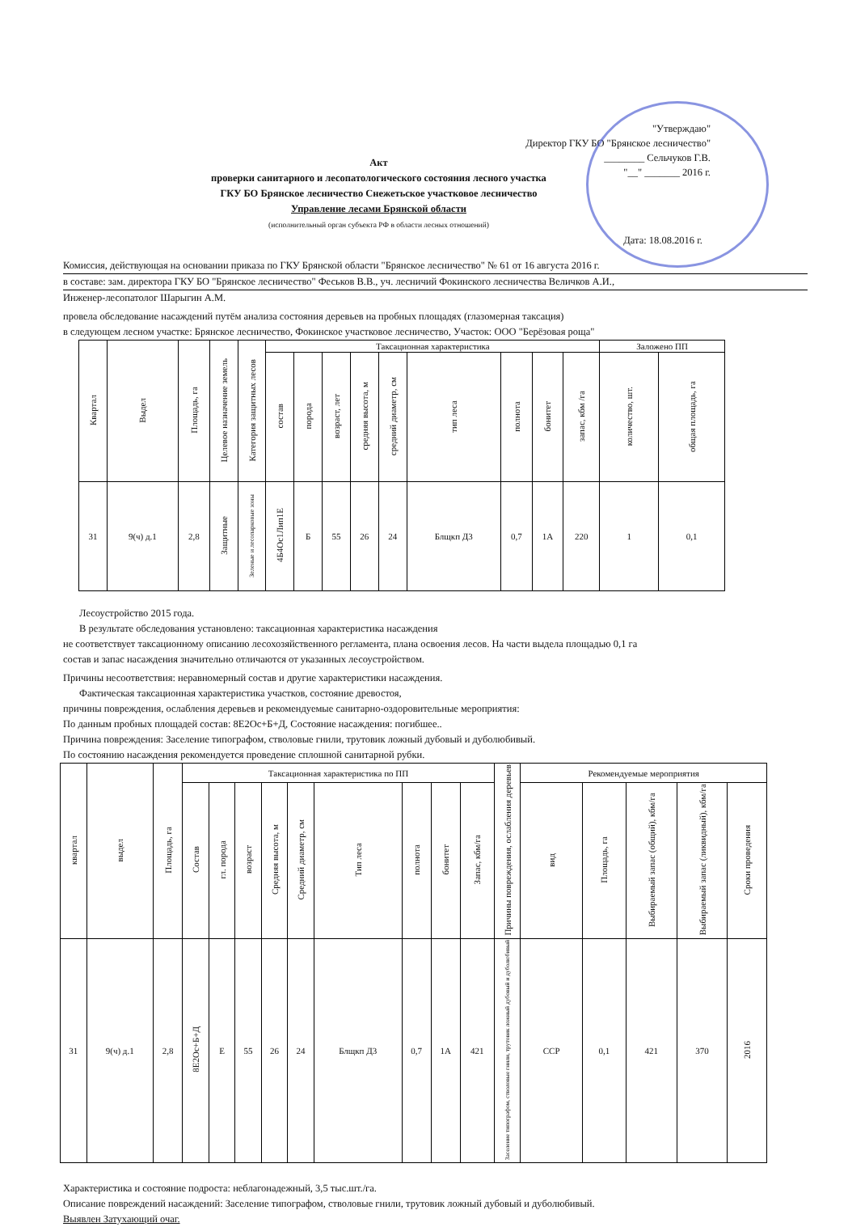"Утверждаю"
Директор ГКУ БО "Брянское лесничество"
________ Сельчуков Г.В.
"__" _______ 2016 г.
Акт
проверки санитарного и лесопатологического состояния лесного участка
ГКУ БО Брянское лесничество Снежетьское участковое лесничество
Управление лесами Брянской области
(исполнительный орган субъекта РФ в области лесных отношений)
Дата: 18.08.2016 г.
Комиссия, действующая на основании приказа по ГКУ Брянской области "Брянское лесничество" № 61 от 16 августа 2016 г.
в составе: зам. директора ГКУ БО "Брянское лесничество" Феськов В.В., уч. лесничий Фокинского лесничества Величков А.И.,
Инженер-лесопатолог Шарыгин А.М.
провела обследование насаждений путём анализа состояния деревьев на пробных площадях (глазомерная таксация)
в следующем лесном участке: Брянское лесничество, Фокинское участковое лесничество, Участок: ООО "Берёзовая роща"
| Квартал | Выдел | Площадь, га | Целевое назначение земель | Категория защитных лесов | Таксационная характеристика | | | | | | | | | Заложено ПП | |
| --- | --- | --- | --- | --- | --- | --- | --- | --- | --- | --- | --- | --- | --- | --- | --- |
| | | | | | состав | порода | возраст, лет | средняя высота, м | средний диаметр, см | тип леса | полнота | бонитет | запас, кбм /га | количество, шт. | общая площадь, га |
| 31 | 9(ч) д.1 | 2,8 | Защитные | Зеленые и лесопарковые зоны | 4Б4Ос1Лип1Е | Б | 55 | 26 | 24 | Блщкп Д3 | 0,7 | 1А | 220 | 1 | 0,1 |
Лесоустройство 2015 года.
В результате обследования установлено: таксационная характеристика насаждения
не соответствует таксационному описанию лесохозяйственного регламента, плана освоения лесов. На части выдела площадью 0,1 га
состав и запас насаждения значительно отличаются от указанных лесоустройством.
Причины несоответствия: неравномерный состав и другие характеристики насаждения.
Фактическая таксационная характеристика участков, состояние древостоя,
причины повреждения, ослабления деревьев и рекомендуемые санитарно-оздоровительные мероприятия:
По данным пробных площадей состав: 8Е2Ос+Б+Д, Состояние насаждения: погибшее..
Причина повреждения: Заселение типографом, стволовые гнили, трутовик ложный дубовый и дуболюбивый.
По состоянию насаждения рекомендуется проведение сплошной санитарной рубки.
| квартал | выдел | Площадь, га | Таксационная характеристика по ПП | | | | | | | | | Причины повреждения, ослабления деревьев | Рекомендуемые мероприятия | | | | |
| --- | --- | --- | --- | --- | --- | --- | --- | --- | --- | --- | --- | --- | --- | --- | --- | --- | --- |
| | | | Состав | гл. порода | возраст | Средняя высота, м | Средний диаметр, см | Тип леса | полнота | бонитет | Запас, кбм/га | | вид | Площадь, га | Выбираемый запас (общий), кбм/га | Выбираемый запас (ликвидный), кбм/га | Сроки проведения |
| 31 | 9(ч) д.1 | 2,8 | 8Е2Ос+Б+Д | Е | 55 | 26 | 24 | Блщкп Д3 | 0,7 | 1А | 421 | Заселение типографом, стволовые гнили, трутовик ложный дубовый и дуболюбивый | ССР | 0,1 | 421 | 370 | 2016 |
Характеристика и состояние подроста: неблагонадежный, 3,5 тыс.шт./га.
Описание повреждений насаждений: Заселение типографом, стволовые гнили, трутовик ложный дубовый и дуболюбивый.
Выявлен Затухающий очаг.